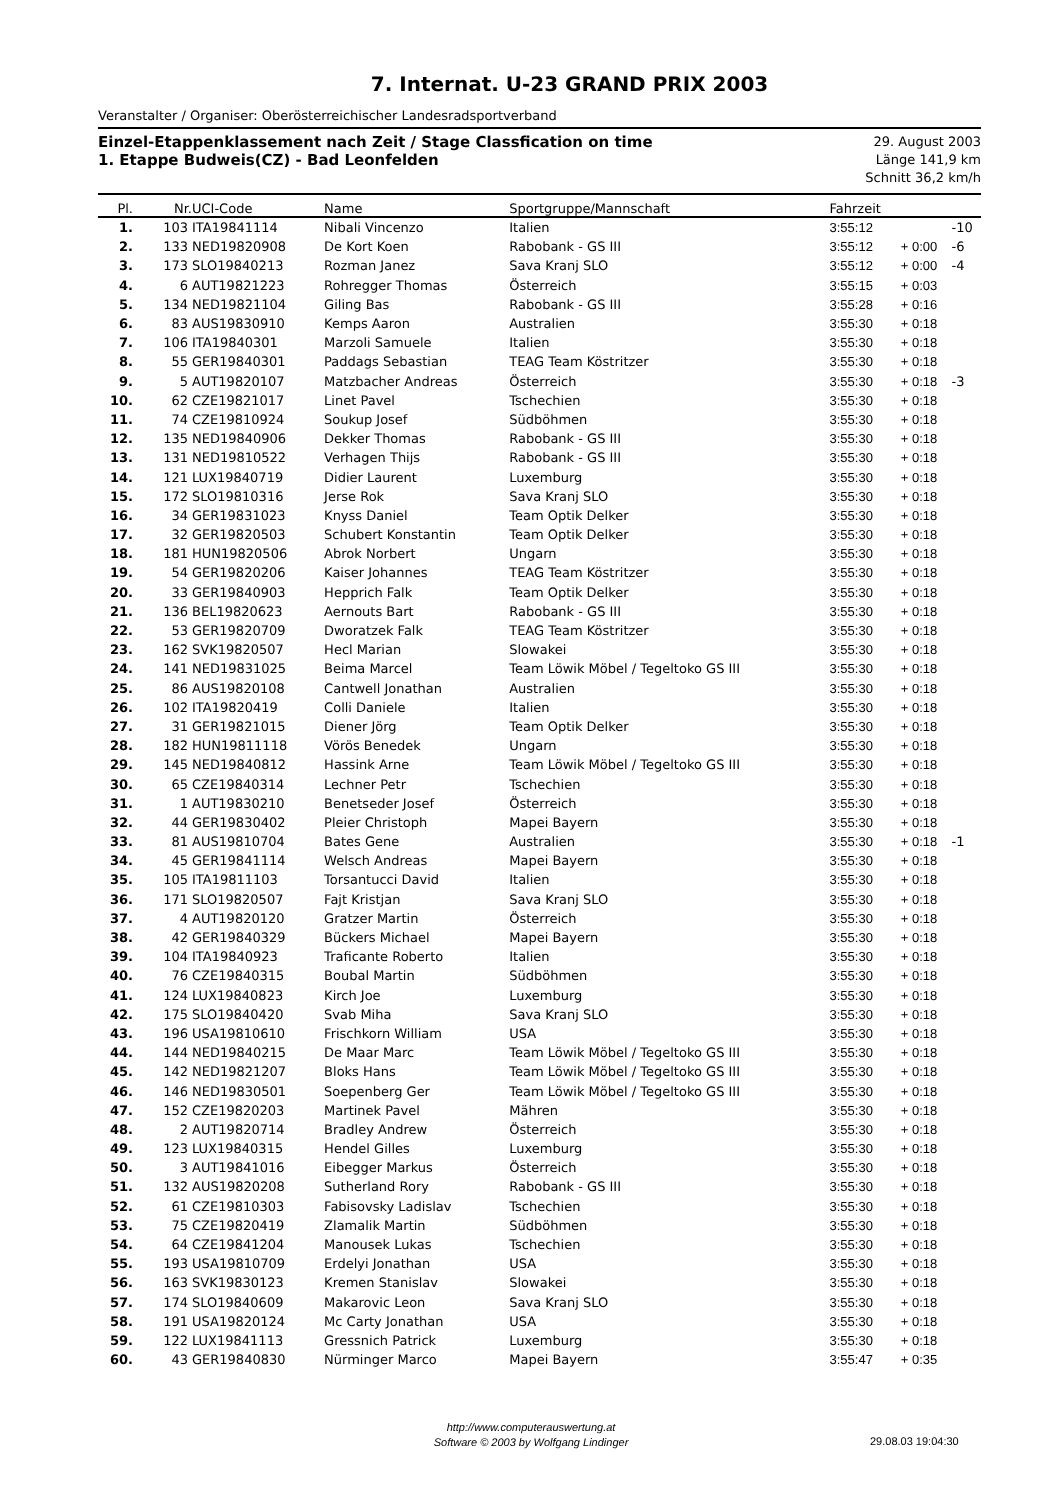7. Internat. U-23 GRAND PRIX 2003
Veranstalter / Organiser: Oberösterreichischer Landesradsportverband
Einzel-Etappenklassement nach Zeit / Stage Classfication on time
1. Etappe Budweis(CZ) - Bad Leonfelden
29. August 2003
Länge 141,9 km
Schnitt 36,2 km/h
| Pl. | Nr. | UCI-Code | Name | Sportgruppe/Mannschaft | Fahrzeit | | |
| --- | --- | --- | --- | --- | --- | --- | --- |
| 1. | 103 | ITA19841114 | Nibali Vincenzo | Italien | 3:55:12 | | -10 |
| 2. | 133 | NED19820908 | De Kort Koen | Rabobank - GS III | 3:55:12 | + 0:00 | -6 |
| 3. | 173 | SLO19840213 | Rozman Janez | Sava Kranj SLO | 3:55:12 | + 0:00 | -4 |
| 4. | 6 | AUT19821223 | Rohregger Thomas | Österreich | 3:55:15 | + 0:03 | |
| 5. | 134 | NED19821104 | Giling Bas | Rabobank - GS III | 3:55:28 | + 0:16 | |
| 6. | 83 | AUS19830910 | Kemps Aaron | Australien | 3:55:30 | + 0:18 | |
| 7. | 106 | ITA19840301 | Marzoli Samuele | Italien | 3:55:30 | + 0:18 | |
| 8. | 55 | GER19840301 | Paddags Sebastian | TEAG Team Köstritzer | 3:55:30 | + 0:18 | |
| 9. | 5 | AUT19820107 | Matzbacher Andreas | Österreich | 3:55:30 | + 0:18 | -3 |
| 10. | 62 | CZE19821017 | Linet Pavel | Tschechien | 3:55:30 | + 0:18 | |
| 11. | 74 | CZE19810924 | Soukup Josef | Südböhmen | 3:55:30 | + 0:18 | |
| 12. | 135 | NED19840906 | Dekker Thomas | Rabobank - GS III | 3:55:30 | + 0:18 | |
| 13. | 131 | NED19810522 | Verhagen Thijs | Rabobank - GS III | 3:55:30 | + 0:18 | |
| 14. | 121 | LUX19840719 | Didier Laurent | Luxemburg | 3:55:30 | + 0:18 | |
| 15. | 172 | SLO19810316 | Jerse Rok | Sava Kranj SLO | 3:55:30 | + 0:18 | |
| 16. | 34 | GER19831023 | Knyss Daniel | Team Optik Delker | 3:55:30 | + 0:18 | |
| 17. | 32 | GER19820503 | Schubert Konstantin | Team Optik Delker | 3:55:30 | + 0:18 | |
| 18. | 181 | HUN19820506 | Abrok Norbert | Ungarn | 3:55:30 | + 0:18 | |
| 19. | 54 | GER19820206 | Kaiser Johannes | TEAG Team Köstritzer | 3:55:30 | + 0:18 | |
| 20. | 33 | GER19840903 | Hepprich Falk | Team Optik Delker | 3:55:30 | + 0:18 | |
| 21. | 136 | BEL19820623 | Aernouts Bart | Rabobank - GS III | 3:55:30 | + 0:18 | |
| 22. | 53 | GER19820709 | Dworatzek Falk | TEAG Team Köstritzer | 3:55:30 | + 0:18 | |
| 23. | 162 | SVK19820507 | Hecl Marian | Slowakei | 3:55:30 | + 0:18 | |
| 24. | 141 | NED19831025 | Beima Marcel | Team Löwik Möbel / Tegeltoko GS III | 3:55:30 | + 0:18 | |
| 25. | 86 | AUS19820108 | Cantwell Jonathan | Australien | 3:55:30 | + 0:18 | |
| 26. | 102 | ITA19820419 | Colli Daniele | Italien | 3:55:30 | + 0:18 | |
| 27. | 31 | GER19821015 | Diener Jörg | Team Optik Delker | 3:55:30 | + 0:18 | |
| 28. | 182 | HUN19811118 | Vörös Benedek | Ungarn | 3:55:30 | + 0:18 | |
| 29. | 145 | NED19840812 | Hassink Arne | Team Löwik Möbel / Tegeltoko GS III | 3:55:30 | + 0:18 | |
| 30. | 65 | CZE19840314 | Lechner Petr | Tschechien | 3:55:30 | + 0:18 | |
| 31. | 1 | AUT19830210 | Benetseder Josef | Österreich | 3:55:30 | + 0:18 | |
| 32. | 44 | GER19830402 | Pleier Christoph | Mapei Bayern | 3:55:30 | + 0:18 | |
| 33. | 81 | AUS19810704 | Bates Gene | Australien | 3:55:30 | + 0:18 | -1 |
| 34. | 45 | GER19841114 | Welsch Andreas | Mapei Bayern | 3:55:30 | + 0:18 | |
| 35. | 105 | ITA19811103 | Torsantucci David | Italien | 3:55:30 | + 0:18 | |
| 36. | 171 | SLO19820507 | Fajt Kristjan | Sava Kranj SLO | 3:55:30 | + 0:18 | |
| 37. | 4 | AUT19820120 | Gratzer Martin | Österreich | 3:55:30 | + 0:18 | |
| 38. | 42 | GER19840329 | Bückers Michael | Mapei Bayern | 3:55:30 | + 0:18 | |
| 39. | 104 | ITA19840923 | Traficante Roberto | Italien | 3:55:30 | + 0:18 | |
| 40. | 76 | CZE19840315 | Boubal Martin | Südböhmen | 3:55:30 | + 0:18 | |
| 41. | 124 | LUX19840823 | Kirch Joe | Luxemburg | 3:55:30 | + 0:18 | |
| 42. | 175 | SLO19840420 | Svab Miha | Sava Kranj SLO | 3:55:30 | + 0:18 | |
| 43. | 196 | USA19810610 | Frischkorn William | USA | 3:55:30 | + 0:18 | |
| 44. | 144 | NED19840215 | De Maar Marc | Team Löwik Möbel / Tegeltoko GS III | 3:55:30 | + 0:18 | |
| 45. | 142 | NED19821207 | Bloks Hans | Team Löwik Möbel / Tegeltoko GS III | 3:55:30 | + 0:18 | |
| 46. | 146 | NED19830501 | Soepenberg Ger | Team Löwik Möbel / Tegeltoko GS III | 3:55:30 | + 0:18 | |
| 47. | 152 | CZE19820203 | Martinek Pavel | Mähren | 3:55:30 | + 0:18 | |
| 48. | 2 | AUT19820714 | Bradley Andrew | Österreich | 3:55:30 | + 0:18 | |
| 49. | 123 | LUX19840315 | Hendel Gilles | Luxemburg | 3:55:30 | + 0:18 | |
| 50. | 3 | AUT19841016 | Eibegger Markus | Österreich | 3:55:30 | + 0:18 | |
| 51. | 132 | AUS19820208 | Sutherland Rory | Rabobank - GS III | 3:55:30 | + 0:18 | |
| 52. | 61 | CZE19810303 | Fabisovsky Ladislav | Tschechien | 3:55:30 | + 0:18 | |
| 53. | 75 | CZE19820419 | Zlamalik Martin | Südböhmen | 3:55:30 | + 0:18 | |
| 54. | 64 | CZE19841204 | Manousek Lukas | Tschechien | 3:55:30 | + 0:18 | |
| 55. | 193 | USA19810709 | Erdelyi Jonathan | USA | 3:55:30 | + 0:18 | |
| 56. | 163 | SVK19830123 | Kremen Stanislav | Slowakei | 3:55:30 | + 0:18 | |
| 57. | 174 | SLO19840609 | Makarovic Leon | Sava Kranj SLO | 3:55:30 | + 0:18 | |
| 58. | 191 | USA19820124 | Mc Carty Jonathan | USA | 3:55:30 | + 0:18 | |
| 59. | 122 | LUX19841113 | Gressnich Patrick | Luxemburg | 3:55:30 | + 0:18 | |
| 60. | 43 | GER19840830 | Nürminger Marco | Mapei Bayern | 3:55:47 | + 0:35 | |
http://www.computerauswertung.at
Software © 2003 by Wolfgang Lindinger
29.08.03 19:04:30